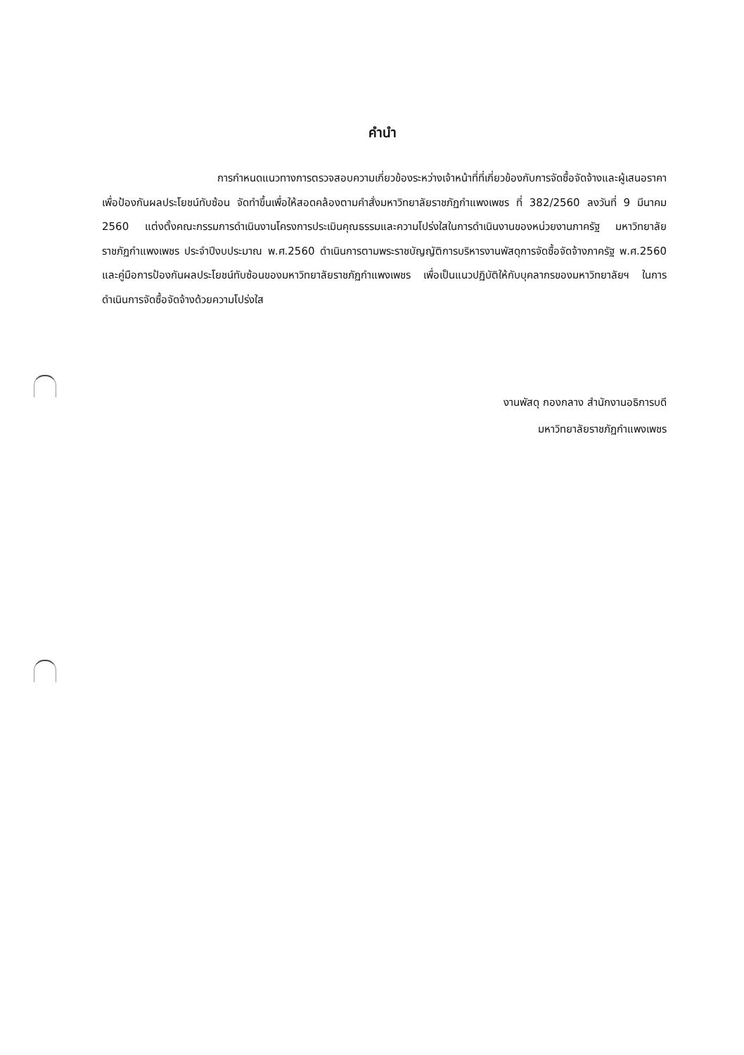คำนำ
การกำหนดแนวทางการตรวจสอบความเกี่ยวข้องระหว่างเจ้าหน้าที่ที่เกี่ยวข้องกับการจัดซื้อจัดจ้างและผู้เสนอราคา เพื่อป้องกันผลประโยชน์ทับซ้อน จัดทำขึ้นเพื่อให้สอดคล้องตามคำสั่งมหาวิทยาลัยราชภัฏกำแพงเพชร ที่ 382/2560 ลงวันที่ 9 มีนาคม 2560 แต่งตั้งคณะกรรมการดำเนินงานโครงการประเมินคุณธรรมและความโปร่งใสในการดำเนินงานของหน่วยงานภาครัฐ มหาวิทยาลัยราชภัฏกำแพงเพชร ประจำปีงบประมาณ พ.ศ.2560 ดำเนินการตามพระราชบัญญัติการบริหารงานพัสดุการจัดซื้อจัดจ้างภาครัฐ พ.ศ.2560 และคู่มือการป้องกันผลประโยชน์ทับซ้อนของมหาวิทยาลัยราชภัฏกำแพงเพชร เพื่อเป็นแนวปฏิบัติให้กับบุคลากรของมหาวิทยาลัยฯ ในการดำเนินการจัดซื้อจัดจ้างด้วยความโปร่งใส
งานพัสดุ กองกลาง สำนักงานอธิการบดี
มหาวิทยาลัยราชภัฏกำแพงเพชร